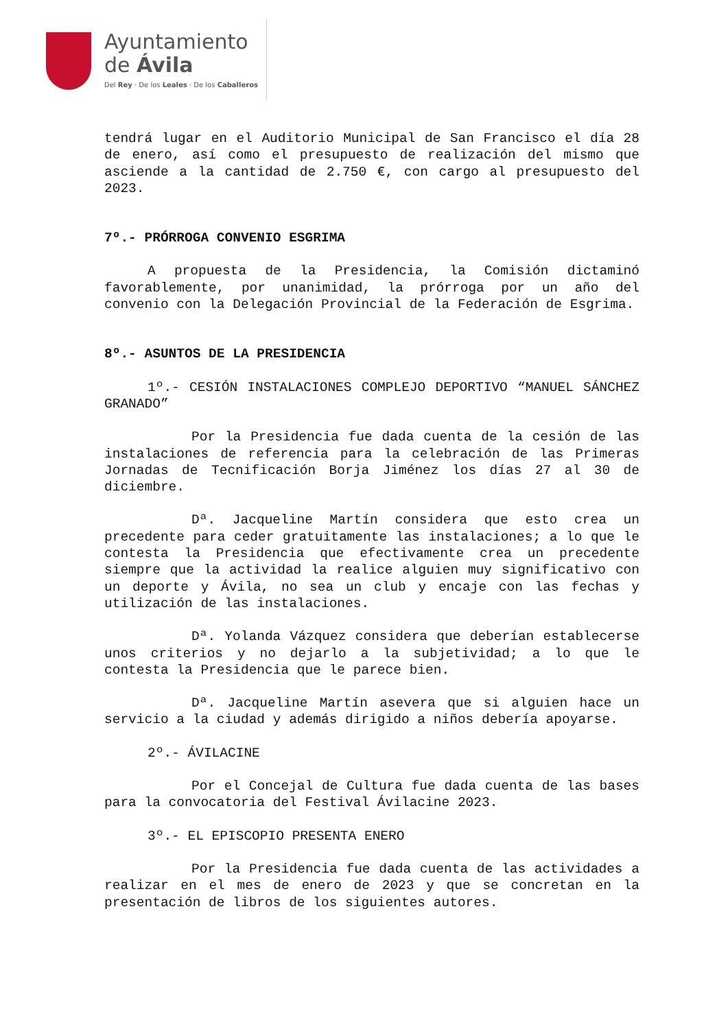Ayuntamiento
de Ávila
Del Rey · De los Leales · De los Caballeros
tendrá lugar en el Auditorio Municipal de San Francisco el día 28 de enero, así como el presupuesto de realización del mismo que asciende a la cantidad de 2.750 €, con cargo al presupuesto del 2023.
7º.- PRÓRROGA CONVENIO ESGRIMA
A propuesta de la Presidencia, la Comisión dictaminó favorablemente, por unanimidad, la prórroga por un año del convenio con la Delegación Provincial de la Federación de Esgrima.
8º.- ASUNTOS DE LA PRESIDENCIA
1º.- CESIÓN INSTALACIONES COMPLEJO DEPORTIVO “MANUEL SÁNCHEZ GRANADO”
Por la Presidencia fue dada cuenta de la cesión de las instalaciones de referencia para la celebración de las Primeras Jornadas de Tecnificación Borja Jiménez los días 27 al 30 de diciembre.
Dª. Jacqueline Martín considera que esto crea un precedente para ceder gratuitamente las instalaciones; a lo que le contesta la Presidencia que efectivamente crea un precedente siempre que la actividad la realice alguien muy significativo con un deporte y Ávila, no sea un club y encaje con las fechas y utilización de las instalaciones.
Dª. Yolanda Vázquez considera que deberían establecerse unos criterios y no dejarlo a la subjetividad; a lo que le contesta la Presidencia que le parece bien.
Dª. Jacqueline Martín asevera que si alguien hace un servicio a la ciudad y además dirigido a niños debería apoyarse.
2º.- ÁVILACINE
Por el Concejal de Cultura fue dada cuenta de las bases para la convocatoria del Festival Ávilacine 2023.
3º.- EL EPISCOPIO PRESENTA ENERO
Por la Presidencia fue dada cuenta de las actividades a realizar en el mes de enero de 2023 y que se concretan en la presentación de libros de los siguientes autores.